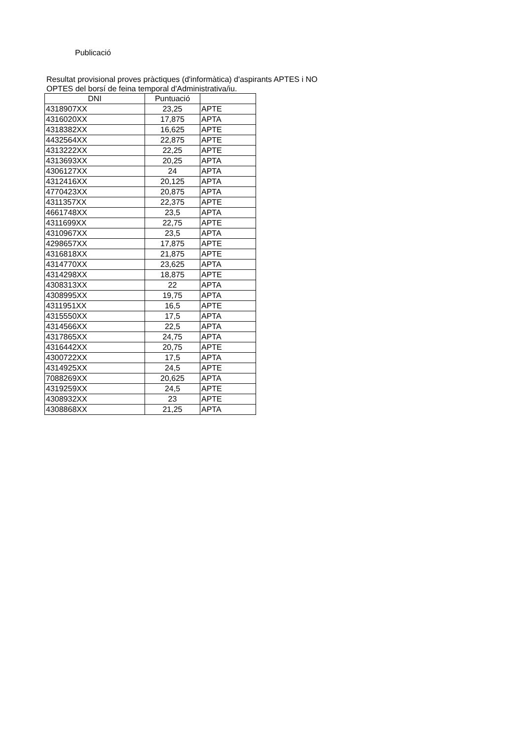Publicació
Resultat provisional proves pràctiques (d'informàtica) d'aspirants APTES i NO OPTES del borsí de feina temporal d'Administrativa/iu.
| DNI | Puntuació | |
| --- | --- | --- |
| 4318907XX | 23,25 | APTE |
| 4316020XX | 17,875 | APTA |
| 4318382XX | 16,625 | APTE |
| 4432564XX | 22,875 | APTE |
| 4313222XX | 22,25 | APTE |
| 4313693XX | 20,25 | APTA |
| 4306127XX | 24 | APTA |
| 4312416XX | 20,125 | APTA |
| 4770423XX | 20,875 | APTA |
| 4311357XX | 22,375 | APTE |
| 4661748XX | 23,5 | APTA |
| 4311699XX | 22,75 | APTE |
| 4310967XX | 23,5 | APTA |
| 4298657XX | 17,875 | APTE |
| 4316818XX | 21,875 | APTE |
| 4314770XX | 23,625 | APTA |
| 4314298XX | 18,875 | APTE |
| 4308313XX | 22 | APTA |
| 4308995XX | 19,75 | APTA |
| 4311951XX | 16,5 | APTE |
| 4315550XX | 17,5 | APTA |
| 4314566XX | 22,5 | APTA |
| 4317865XX | 24,75 | APTA |
| 4316442XX | 20,75 | APTE |
| 4300722XX | 17,5 | APTA |
| 4314925XX | 24,5 | APTE |
| 7088269XX | 20,625 | APTA |
| 4319259XX | 24,5 | APTE |
| 4308932XX | 23 | APTE |
| 4308868XX | 21,25 | APTA |